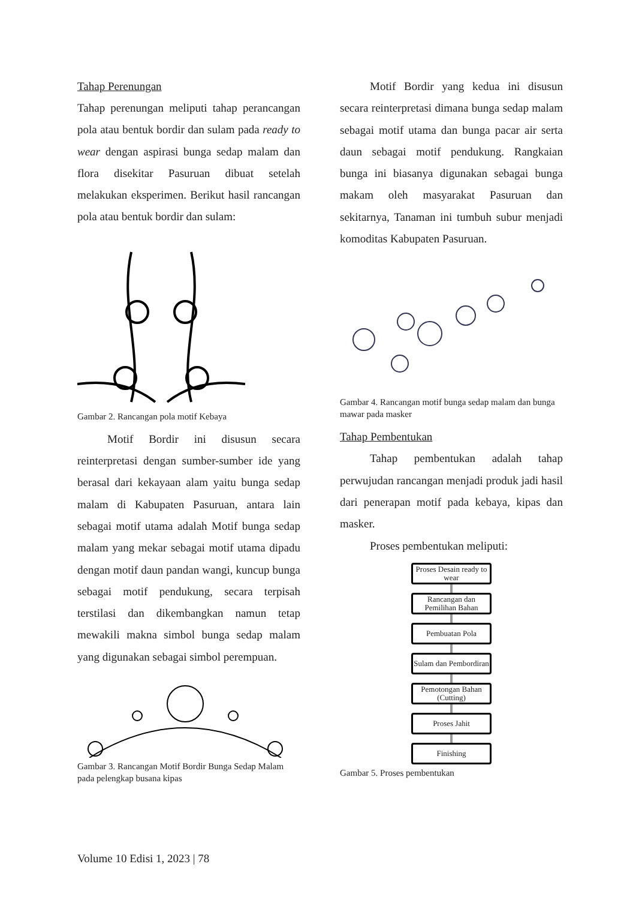Tahap Perenungan
Tahap perenungan meliputi tahap perancangan pola atau bentuk bordir dan sulam pada ready to wear dengan aspirasi bunga sedap malam dan flora disekitar Pasuruan dibuat setelah melakukan eksperimen. Berikut hasil rancangan pola atau bentuk bordir dan sulam:
Gambar 2. Rancangan pola motif Kebaya
Motif Bordir ini disusun secara reinterpretasi dengan sumber-sumber ide yang berasal dari kekayaan alam yaitu bunga sedap malam di Kabupaten Pasuruan, antara lain sebagai motif utama adalah Motif bunga sedap malam yang mekar sebagai motif utama dipadu dengan motif daun pandan wangi, kuncup bunga sebagai motif pendukung, secara terpisah terstilasi dan dikembangkan namun tetap mewakili makna simbol bunga sedap malam yang digunakan sebagai simbol perempuan.
Gambar 3. Rancangan Motif Bordir Bunga Sedap Malam pada pelengkap busana kipas
Motif Bordir yang kedua ini disusun secara reinterpretasi dimana bunga sedap malam sebagai motif utama dan bunga pacar air serta daun sebagai motif pendukung. Rangkaian bunga ini biasanya digunakan sebagai bunga makam oleh masyarakat Pasuruan dan sekitarnya, Tanaman ini tumbuh subur menjadi komoditas Kabupaten Pasuruan.
Gambar 4. Rancangan motif bunga sedap malam dan bunga mawar pada masker
Tahap Pembentukan
Tahap pembentukan adalah tahap perwujudan rancangan menjadi produk jadi hasil dari penerapan motif pada kebaya, kipas dan masker.
Proses pembentukan meliputi:
Proses Desain ready to wear
Rancangan dan Pemilihan Bahan
Pembuatan Pola
Sulam dan Pembordiran
Pemotongan Bahan (Cutting)
Proses Jahit
Finishing
Gambar 5. Proses pembentukan
Volume 10 Edisi 1, 2023 | 78